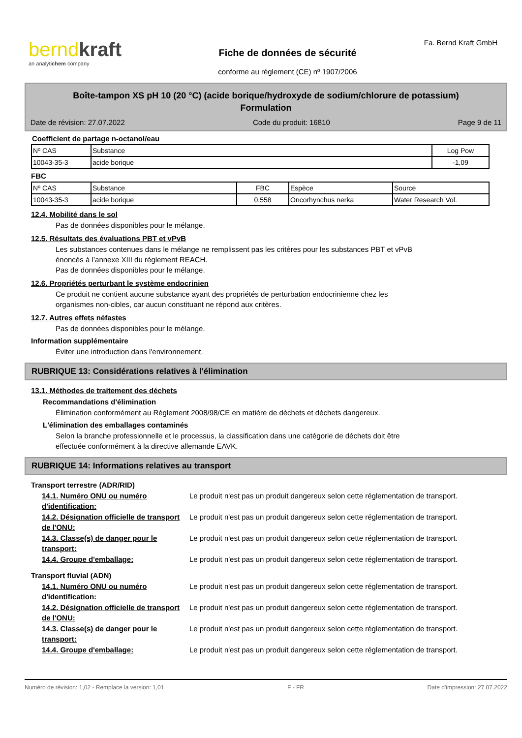berndkraft
an analytichem company
Fiche de données de sécurité
conforme au règlement (CE) nº 1907/2006
Fa. Bernd Kraft GmbH
Boîte-tampon XS pH 10 (20 °C) (acide borique/hydroxyde de sodium/chlorure de potassium)
Formulation
Date de révision: 27.07.2022 Code du produit: 16810 Page 9 de 11
Coefficient de partage n-octanol/eau
| Nº CAS | Substance | Log Pow |
| 10043-35-3 | acide borique | -1,09 |
FBC
| Nº CAS | Substance | FBC | Espèce | Source |
| 10043-35-3 | acide borique | 0,558 | Oncorhynchus nerka | Water Research Vol. |
12.4. Mobilité dans le sol
Pas de données disponibles pour le mélange.
12.5. Résultats des évaluations PBT et vPvB
Les substances contenues dans le mélange ne remplissent pas les critères pour les substances PBT et vPvB
énoncés à l’annexe XIII du règlement REACH.
Pas de données disponibles pour le mélange.
12.6. Propriétés perturbant le système endocrinien
Ce produit ne contient aucune substance ayant des propriétés de perturbation endocrinienne chez les
organismes non-cibles, car aucun constituant ne répond aux critères.
12.7. Autres effets néfastes
Pas de données disponibles pour le mélange.
Information supplémentaire
Éviter une introduction dans l'environnement.
RUBRIQUE 13: Considérations relatives à l'élimination
13.1. Méthodes de traitement des déchets
Recommandations d'élimination
Élimination conformément au Règlement 2008/98/CE en matière de déchets et déchets dangereux.
L'élimination des emballages contaminés
Selon la branche professionnelle et le processus, la classification dans une catégorie de déchets doit être
effectuée conformément à la directive allemande EAVK.
RUBRIQUE 14: Informations relatives au transport
Transport terrestre (ADR/RID)
14.1. Numéro ONU ou numéro d'identification:
Le produit n'est pas un produit dangereux selon cette réglementation de transport.
14.2. Désignation officielle de transport de l'ONU:
Le produit n'est pas un produit dangereux selon cette réglementation de transport.
14.3. Classe(s) de danger pour le transport:
Le produit n'est pas un produit dangereux selon cette réglementation de transport.
14.4. Groupe d'emballage: Le produit n'est pas un produit dangereux selon cette réglementation de transport.
Transport fluvial (ADN)
14.1. Numéro ONU ou numéro d'identification:
Le produit n'est pas un produit dangereux selon cette réglementation de transport.
14.2. Désignation officielle de transport de l'ONU:
Le produit n'est pas un produit dangereux selon cette réglementation de transport.
14.3. Classe(s) de danger pour le transport:
Le produit n'est pas un produit dangereux selon cette réglementation de transport.
14.4. Groupe d'emballage: Le produit n'est pas un produit dangereux selon cette réglementation de transport.
Numéro de révision: 1,02 - Remplace la version: 1,01 F - FR Date d'impression: 27.07.2022